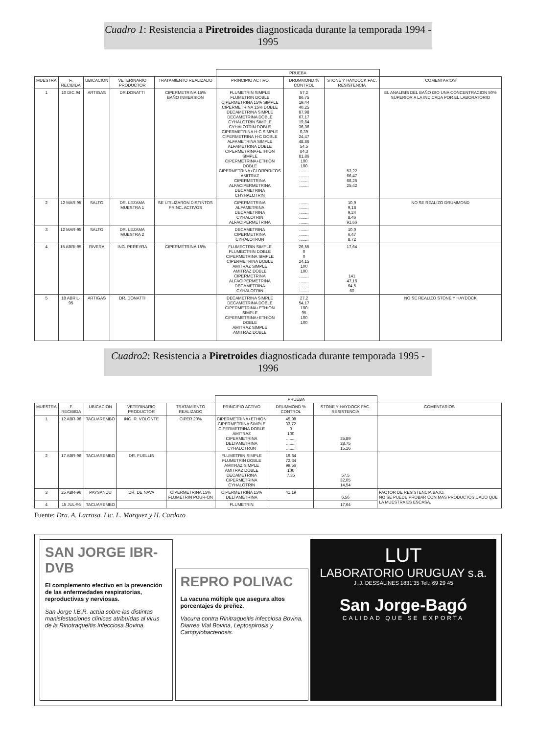Cuadro 1: Resistencia a Piretroides diagnosticada durante la temporada 1994 - 1995
| | | | | | PRUEBA | | | |
| --- | --- | --- | --- | --- | --- | --- | --- | --- |
| MUESTRA | F. RECIBIDA | UBICACION | VETERINARIO PRODUCTOR | TRATAMIENTO REALIZADO | PRINCIPIO ACTIVO | DRUMMOND % CONTROL | STONE Y HAYDOCK FAC. RESISTENCIA | COMENTARIOS |
| 1 | 10 DIC.94 | ARTIGAS | DR.DONATTI | CIPERMETRINA 15% BAÑO INMERSION | FLUMETRIN SIMPLE FLUMETRIN DOBLE CIPERMETRINA 15% SIMPLE CIPERMETRINA 15% DOBLE DECAMETRINA SIMPLE DECAMETRINA DOBLE CYHALOTRIN SIMPLE CYHALOTRIN DOBLE CIPERMETRINA H-C SIMPLE CIPERMETRINA H-C DOBLE ALFAMETRINA SIMPLE ALFAMETRINA DOBLE CIPERMETRINA+ETHION SIMPLE CIPERMETRINA+ETHION DOBLE CIPERMETRINA+CLORPIRIFOS AMITRAZ CIPERMETRINA ALFACIPERMETRINA DECAMETRINA CHYHALOTRIN | 57,2 86,75 19,44 40,25 87,98 67,17 19,84 36,36 0,39 24,47 48,86 54,5 84,3 81,86 100 100 ........ ........ ........ ........ | 53,22 66,47 68,26 25,42 | EL ANALISIS DEL BAÑO DIO UNA CONCENTRACION 50% SUPERIOR A LA INDICADA POR EL LABORATORIO |
| 2 | 12 MAR.95 | SALTO | DR. LEZAMA MUESTRA 1 | SE UTILIZARON DISTINTOS PRINC. ACTIVOS | CIPERMETRINA ALFAMETRINA DECAMETRINA CYHALOTRIN ALFACIPERMETRINA | ........ ........ ........ ........ ........ | 10,9 9,18 9,24 8,46 91,66 | NO SE REALIZO DRUMMOND |
| 3 | 12 MAR-95 | SALTO | DR. LEZAMA MUESTRA 2 | | DECAMETRINA CIPERMETRINA CYHALOTRUN | ........ ........ ........ | 10,0 6,47 8,72 | |
| 4 | 15 ABRI-95 | RIVERA | ING. PEREYRA | CIPERMETRINA 15% | FLUMECTRIN SIMPLE FLUMECTRIN DOBLE CIPERMETRINA SIMPLE CIPERMETRINA DOBLE AMITRAZ SIMPLE AMITRAZ DOBLE CIPERMETRINA ALFACIPERMETRINA DECAMETRINA CYHALOTRIN | 26,55 0 0 24,15 100 100 ........ ........ ........ ........ | 17,64 141 47,16 64,5 60 | |
| 5 | 18 ABRIL-95 | ARTIGAS | DR. DONATTI | | DECAMETRINA SIMPLE DECAMETRINA DOBLE CIPERMETRINA+ETHION SIMPLE CIPERMETRINA+ETHION DOBLE AMITRAZ SIMPLE AMITRAZ DOBLE | 27,2 54,17 100 95 100 100 | | NO SE REALIZO STONE Y HAYDOCK |
Cuadro2: Resistencia a Piretroides diagnosticada durante temporada 1995 - 1996
| | | | | | PRUEBA | | | |
| --- | --- | --- | --- | --- | --- | --- | --- | --- |
| MUESTRA | F. RECIBIDA | UBICACION | VETERINARIO PRODUCTOR | TRATAMIENTO REALIZADO | PRINCIPIO ACTIVO | DRUMMOND % CONTROL | STONE Y HAYDOCK FAC. RESISTENCIA | COMENTARIOS |
| 1 | 12 ABR-96 | TACUAREMBO | ING. R. VOLONTE | CIPER 20% | CIPERMETRINA+ETHION CIPERMETRINA SIMPLE CIPERMETRINA DOBLE AMITRAZ CIPERMETRINA DELTAMETRINA CYHALOTRUN | 45,98 33,72 0 100 ........ ........ ........ | 35,89 28,75 15,26 | |
| 2 | 17 ABR-96 | TACUAREMBO | DR. FUELLIS | | FLUMETRIN SIMPLE FLUMETRIN DOBLE AMITRAZ SIMPLE AMITRAZ DOBLE DECAMETRINA CIPERMETRINA CYHALOTRIN | 19,84 72,34 99,56 100 7,35 | 57,5 32,05 14,54 | |
| 3 | 25 ABR-96 | PAYSANDU | DR. DE NAVA | CIPERMETRINA 15% FLUMETRIN POUR-ON | CIPERMETRINA 15% DELTAMETRINA | 41,19 | 6,56 | FACTOR DE RESISTENCIA BAJO. NO SE PUEDE PROBAR CON MAS PRODUCTOS DADO QUE LA MUESTRA ES ESCASA. |
| 4 | 15 JUL-96 | TACUAREMBO | | | FLUMETRIN | | 17,64 | |
Fuente: Dra. A. Larrosa. Lic. L. Marquez y H. Cardozo
SAN JORGE IBR-DVB
El complemento efectivo en la prevención de las enfermedades respiratorias, reproductivas y nerviosas.
San Jorge I.B.R. actúa sobre las distintas manisfestaciones clínicas atribuídas al virus de la Rinotraqueítis Infecciosa Bovina.
REPRO POLIVAC
La vacuna múltiple que asegura altos porcentajes de preñez.
Vacuna contra Rinitraqueitis infecciosa Bovina, Diarrea Vial Bovina, Leptospirosis y Campylobacteriosis.
LUT
LABORATORIO URUGUAY s.a.
J. J. DESSALINES 1831'35 Tel.: 69 29 45
San Jorge-Bagó
CALIDAD QUE SE EXPORTA